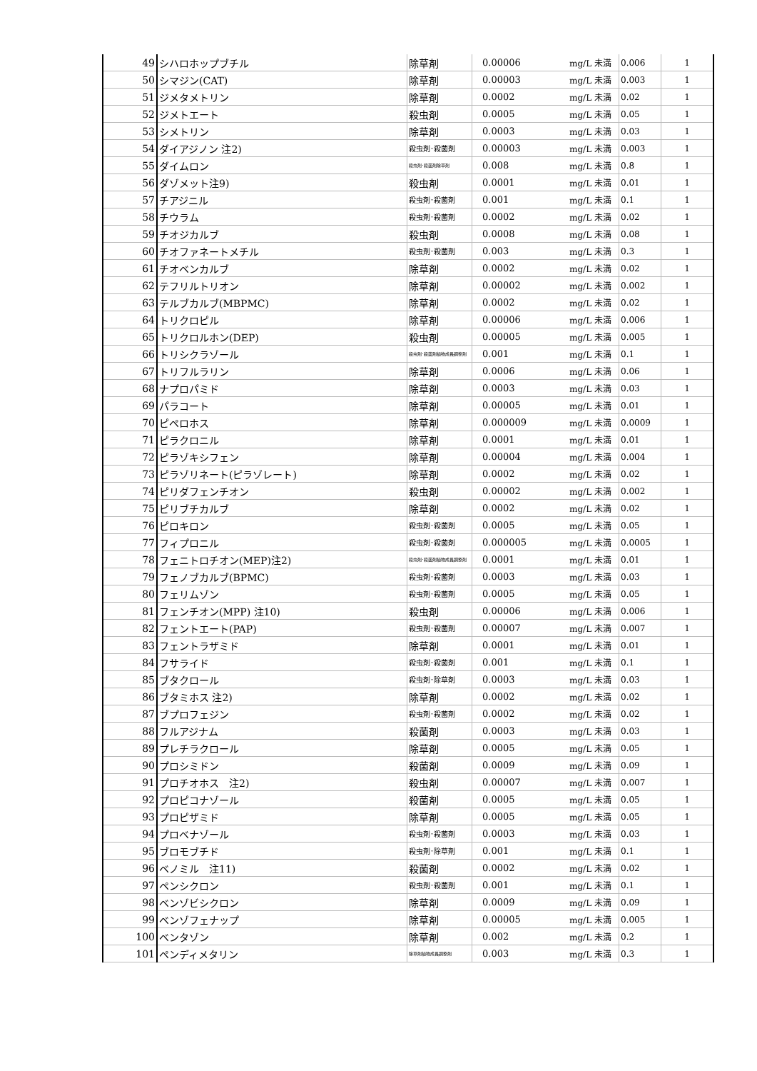| 49 | シハロホップブチル | 除草剤 | 0.00006 | mg/L 未満 | 0.006 | 1 |
| 50 | シマジン(CAT) | 除草剤 | 0.00003 | mg/L 未満 | 0.003 | 1 |
| 51 | ジメタメトリン | 除草剤 | 0.0002 | mg/L 未満 | 0.02 | 1 |
| 52 | ジメトエート | 殺虫剤 | 0.0005 | mg/L 未満 | 0.05 | 1 |
| 53 | シメトリン | 除草剤 | 0.0003 | mg/L 未満 | 0.03 | 1 |
| 54 | ダイアジノン 注2) | 殺虫剤･殺菌剤 | 0.00003 | mg/L 未満 | 0.003 | 1 |
| 55 | ダイムロン | 殺虫剤･殺菌剤除草剤 | 0.008 | mg/L 未満 | 0.8 | 1 |
| 56 | ダゾメット注9) | 殺虫剤 | 0.0001 | mg/L 未満 | 0.01 | 1 |
| 57 | チアジニル | 殺虫剤･殺菌剤 | 0.001 | mg/L 未満 | 0.1 | 1 |
| 58 | チウラム | 殺虫剤･殺菌剤 | 0.0002 | mg/L 未満 | 0.02 | 1 |
| 59 | チオジカルブ | 殺虫剤 | 0.0008 | mg/L 未満 | 0.08 | 1 |
| 60 | チオファネートメチル | 殺虫剤･殺菌剤 | 0.003 | mg/L 未満 | 0.3 | 1 |
| 61 | チオベンカルブ | 除草剤 | 0.0002 | mg/L 未満 | 0.02 | 1 |
| 62 | テフリルトリオン | 除草剤 | 0.00002 | mg/L 未満 | 0.002 | 1 |
| 63 | テルブカルブ(MBPMC) | 除草剤 | 0.0002 | mg/L 未満 | 0.02 | 1 |
| 64 | トリクロピル | 除草剤 | 0.00006 | mg/L 未満 | 0.006 | 1 |
| 65 | トリクロルホン(DEP) | 殺虫剤 | 0.00005 | mg/L 未満 | 0.005 | 1 |
| 66 | トリシクラゾール | 殺虫剤･殺菌剤植物成長調整剤 | 0.001 | mg/L 未満 | 0.1 | 1 |
| 67 | トリフルラリン | 除草剤 | 0.0006 | mg/L 未満 | 0.06 | 1 |
| 68 | ナプロパミド | 除草剤 | 0.0003 | mg/L 未満 | 0.03 | 1 |
| 69 | パラコート | 除草剤 | 0.00005 | mg/L 未満 | 0.01 | 1 |
| 70 | ピペロホス | 除草剤 | 0.000009 | mg/L 未満 | 0.0009 | 1 |
| 71 | ピラクロニル | 除草剤 | 0.0001 | mg/L 未満 | 0.01 | 1 |
| 72 | ピラゾキシフェン | 除草剤 | 0.00004 | mg/L 未満 | 0.004 | 1 |
| 73 | ピラゾリネート(ピラゾレート) | 除草剤 | 0.0002 | mg/L 未満 | 0.02 | 1 |
| 74 | ピリダフェンチオン | 殺虫剤 | 0.00002 | mg/L 未満 | 0.002 | 1 |
| 75 | ピリブチカルブ | 除草剤 | 0.0002 | mg/L 未満 | 0.02 | 1 |
| 76 | ピロキロン | 殺虫剤･殺菌剤 | 0.0005 | mg/L 未満 | 0.05 | 1 |
| 77 | フィプロニル | 殺虫剤･殺菌剤 | 0.000005 | mg/L 未満 | 0.0005 | 1 |
| 78 | フェニトロチオン(MEP)注2) | 殺虫剤･殺菌剤植物成長調整剤 | 0.0001 | mg/L 未満 | 0.01 | 1 |
| 79 | フェノブカルブ(BPMC) | 殺虫剤･殺菌剤 | 0.0003 | mg/L 未満 | 0.03 | 1 |
| 80 | フェリムゾン | 殺虫剤･殺菌剤 | 0.0005 | mg/L 未満 | 0.05 | 1 |
| 81 | フェンチオン(MPP) 注10) | 殺虫剤 | 0.00006 | mg/L 未満 | 0.006 | 1 |
| 82 | フェントエート(PAP) | 殺虫剤･殺菌剤 | 0.00007 | mg/L 未満 | 0.007 | 1 |
| 83 | フェントラザミド | 除草剤 | 0.0001 | mg/L 未満 | 0.01 | 1 |
| 84 | フサライド | 殺虫剤･殺菌剤 | 0.001 | mg/L 未満 | 0.1 | 1 |
| 85 | ブタクロール | 殺虫剤･除草剤 | 0.0003 | mg/L 未満 | 0.03 | 1 |
| 86 | ブタミホス 注2) | 除草剤 | 0.0002 | mg/L 未満 | 0.02 | 1 |
| 87 | ブプロフェジン | 殺虫剤･殺菌剤 | 0.0002 | mg/L 未満 | 0.02 | 1 |
| 88 | フルアジナム | 殺菌剤 | 0.0003 | mg/L 未満 | 0.03 | 1 |
| 89 | プレチラクロール | 除草剤 | 0.0005 | mg/L 未満 | 0.05 | 1 |
| 90 | プロシミドン | 殺菌剤 | 0.0009 | mg/L 未満 | 0.09 | 1 |
| 91 | プロチオホス 注2) | 殺虫剤 | 0.00007 | mg/L 未満 | 0.007 | 1 |
| 92 | プロピコナゾール | 殺菌剤 | 0.0005 | mg/L 未満 | 0.05 | 1 |
| 93 | プロピザミド | 除草剤 | 0.0005 | mg/L 未満 | 0.05 | 1 |
| 94 | プロベナゾール | 殺虫剤･殺菌剤 | 0.0003 | mg/L 未満 | 0.03 | 1 |
| 95 | ブロモブチド | 殺虫剤･除草剤 | 0.001 | mg/L 未満 | 0.1 | 1 |
| 96 | ベノミル 注11) | 殺菌剤 | 0.0002 | mg/L 未満 | 0.02 | 1 |
| 97 | ペンシクロン | 殺虫剤･殺菌剤 | 0.001 | mg/L 未満 | 0.1 | 1 |
| 98 | ベンゾビシクロン | 除草剤 | 0.0009 | mg/L 未満 | 0.09 | 1 |
| 99 | ベンゾフェナップ | 除草剤 | 0.00005 | mg/L 未満 | 0.005 | 1 |
| 100 | ベンタゾン | 除草剤 | 0.002 | mg/L 未満 | 0.2 | 1 |
| 101 | ペンディメタリン | 除草剤植物成長調整剤 | 0.003 | mg/L 未満 | 0.3 | 1 |